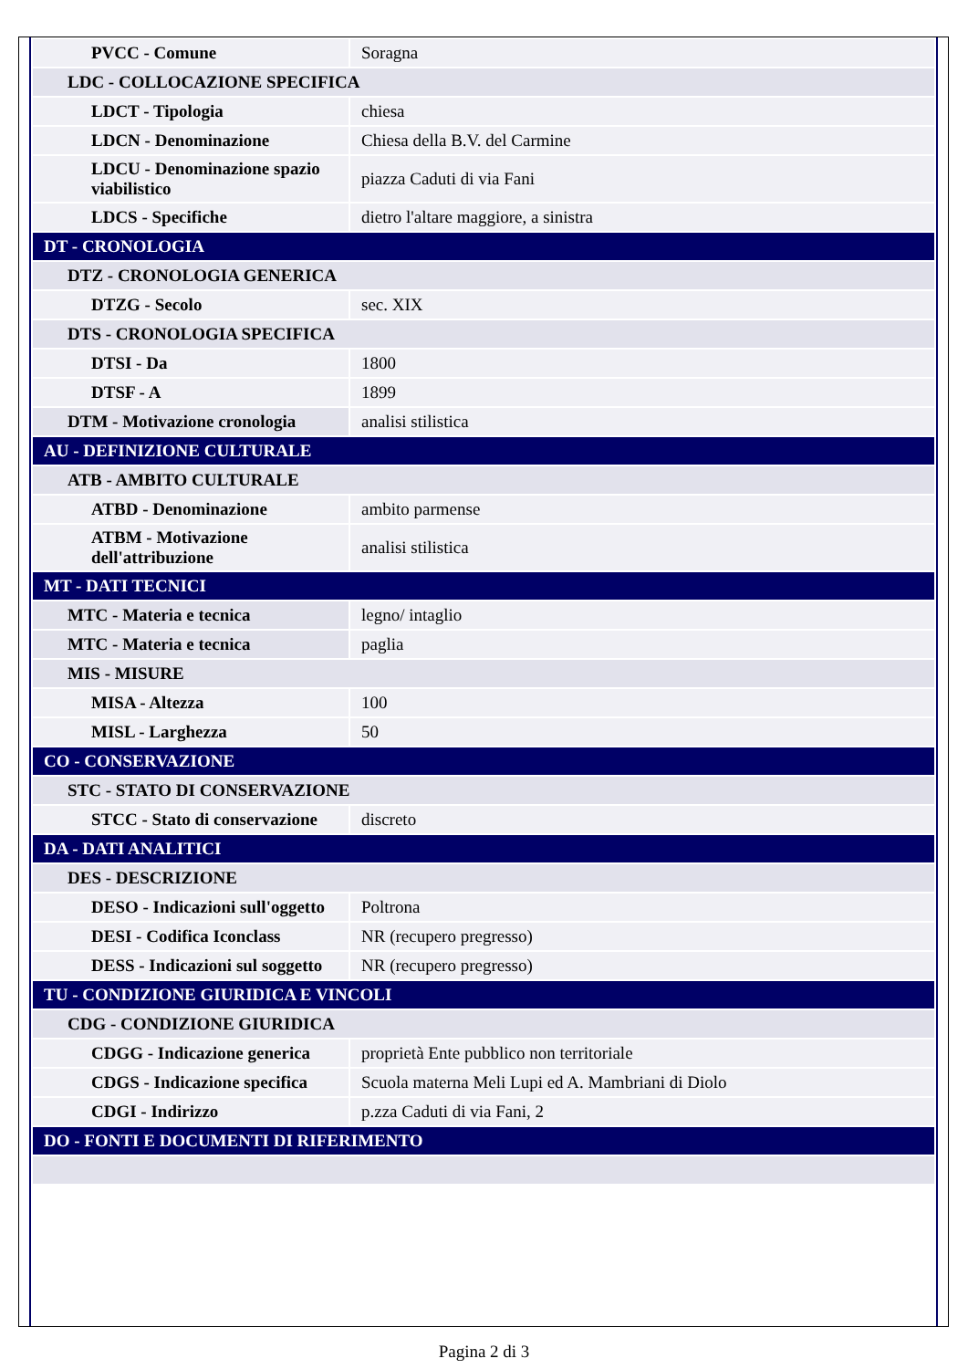| PVCC - Comune | Soragna |
| LDC - COLLOCAZIONE SPECIFICA | |
| LDCT - Tipologia | chiesa |
| LDCN - Denominazione | Chiesa della B.V. del Carmine |
| LDCU - Denominazione spazio viabilistico | piazza Caduti di via Fani |
| LDCS - Specifiche | dietro l'altare maggiore, a sinistra |
| DT - CRONOLOGIA | |
| DTZ - CRONOLOGIA GENERICA | |
| DTZG - Secolo | sec. XIX |
| DTS - CRONOLOGIA SPECIFICA | |
| DTSI - Da | 1800 |
| DTSF - A | 1899 |
| DTM - Motivazione cronologia | analisi stilistica |
| AU - DEFINIZIONE CULTURALE | |
| ATB - AMBITO CULTURALE | |
| ATBD - Denominazione | ambito parmense |
| ATBM - Motivazione dell'attribuzione | analisi stilistica |
| MT - DATI TECNICI | |
| MTC - Materia e tecnica | legno/ intaglio |
| MTC - Materia e tecnica | paglia |
| MIS - MISURE | |
| MISA - Altezza | 100 |
| MISL - Larghezza | 50 |
| CO - CONSERVAZIONE | |
| STC - STATO DI CONSERVAZIONE | |
| STCC - Stato di conservazione | discreto |
| DA - DATI ANALITICI | |
| DES - DESCRIZIONE | |
| DESO - Indicazioni sull'oggetto | Poltrona |
| DESI - Codifica Iconclass | NR (recupero pregresso) |
| DESS - Indicazioni sul soggetto | NR (recupero pregresso) |
| TU - CONDIZIONE GIURIDICA E VINCOLI | |
| CDG - CONDIZIONE GIURIDICA | |
| CDGG - Indicazione generica | proprietà Ente pubblico non territoriale |
| CDGS - Indicazione specifica | Scuola materna Meli Lupi ed A. Mambriani di Diolo |
| CDGI - Indirizzo | p.zza Caduti di via Fani, 2 |
| DO - FONTI E DOCUMENTI DI RIFERIMENTO | |
Pagina 2 di 3